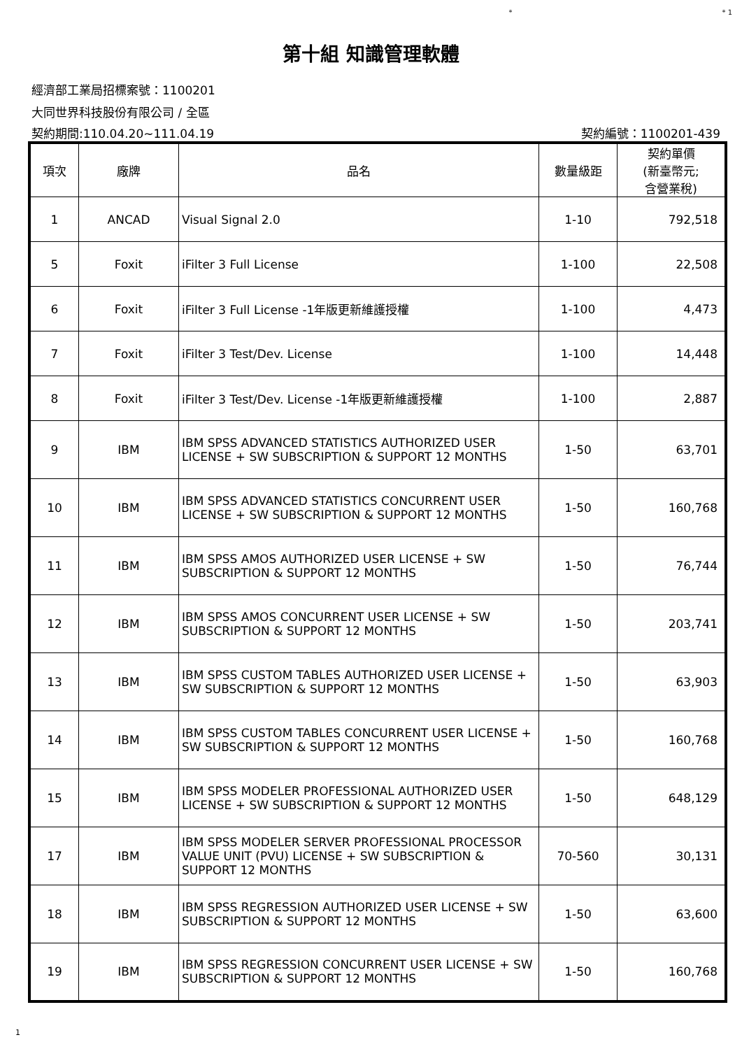* * 1
第十組 知識管理軟體
經濟部工業局招標案號：1100201
大同世界科技股份有限公司 / 全區
契約期間:110.04.20~111.04.19 契約編號：1100201-439
| 項次 | 廠牌 | 品名 | 數量級距 | 契約單價 (新臺幣元; 含營業稅) |
| --- | --- | --- | --- | --- |
| 1 | ANCAD | Visual Signal 2.0 | 1-10 | 792,518 |
| 5 | Foxit | iFilter 3 Full License | 1-100 | 22,508 |
| 6 | Foxit | iFilter 3 Full License -1年版更新維護授權 | 1-100 | 4,473 |
| 7 | Foxit | iFilter 3 Test/Dev. License | 1-100 | 14,448 |
| 8 | Foxit | iFilter 3 Test/Dev. License -1年版更新維護授權 | 1-100 | 2,887 |
| 9 | IBM | IBM SPSS ADVANCED STATISTICS AUTHORIZED USER LICENSE + SW SUBSCRIPTION & SUPPORT 12 MONTHS | 1-50 | 63,701 |
| 10 | IBM | IBM SPSS ADVANCED STATISTICS CONCURRENT USER LICENSE + SW SUBSCRIPTION & SUPPORT 12 MONTHS | 1-50 | 160,768 |
| 11 | IBM | IBM SPSS AMOS AUTHORIZED USER LICENSE + SW SUBSCRIPTION & SUPPORT 12 MONTHS | 1-50 | 76,744 |
| 12 | IBM | IBM SPSS AMOS CONCURRENT USER LICENSE + SW SUBSCRIPTION & SUPPORT 12 MONTHS | 1-50 | 203,741 |
| 13 | IBM | IBM SPSS CUSTOM TABLES AUTHORIZED USER LICENSE + SW SUBSCRIPTION & SUPPORT 12 MONTHS | 1-50 | 63,903 |
| 14 | IBM | IBM SPSS CUSTOM TABLES CONCURRENT USER LICENSE + SW SUBSCRIPTION & SUPPORT 12 MONTHS | 1-50 | 160,768 |
| 15 | IBM | IBM SPSS MODELER PROFESSIONAL AUTHORIZED USER LICENSE + SW SUBSCRIPTION & SUPPORT 12 MONTHS | 1-50 | 648,129 |
| 17 | IBM | IBM SPSS MODELER SERVER PROFESSIONAL PROCESSOR VALUE UNIT (PVU) LICENSE + SW SUBSCRIPTION & SUPPORT 12 MONTHS | 70-560 | 30,131 |
| 18 | IBM | IBM SPSS REGRESSION AUTHORIZED USER LICENSE + SW SUBSCRIPTION & SUPPORT 12 MONTHS | 1-50 | 63,600 |
| 19 | IBM | IBM SPSS REGRESSION CONCURRENT USER LICENSE + SW SUBSCRIPTION & SUPPORT 12 MONTHS | 1-50 | 160,768 |
1